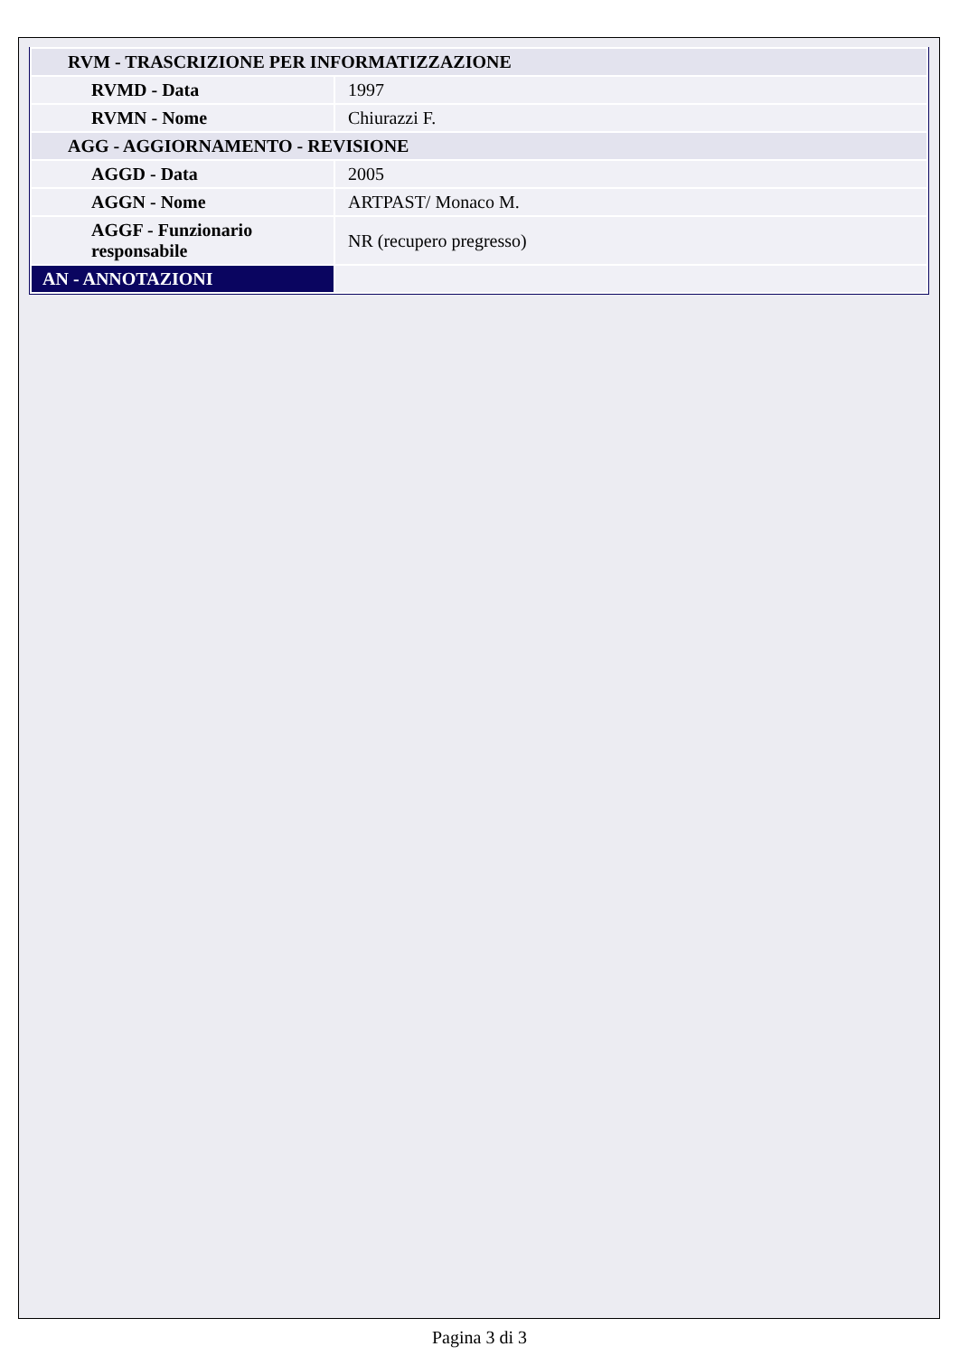| RVM - TRASCRIZIONE PER INFORMATIZZAZIONE | |
| RVMD - Data | 1997 |
| RVMN - Nome | Chiurazzi F. |
| AGG - AGGIORNAMENTO - REVISIONE | |
| AGGD - Data | 2005 |
| AGGN - Nome | ARTPAST/ Monaco M. |
| AGGF - Funzionario responsabile | NR (recupero pregresso) |
| AN - ANNOTAZIONI | |
Pagina 3 di 3